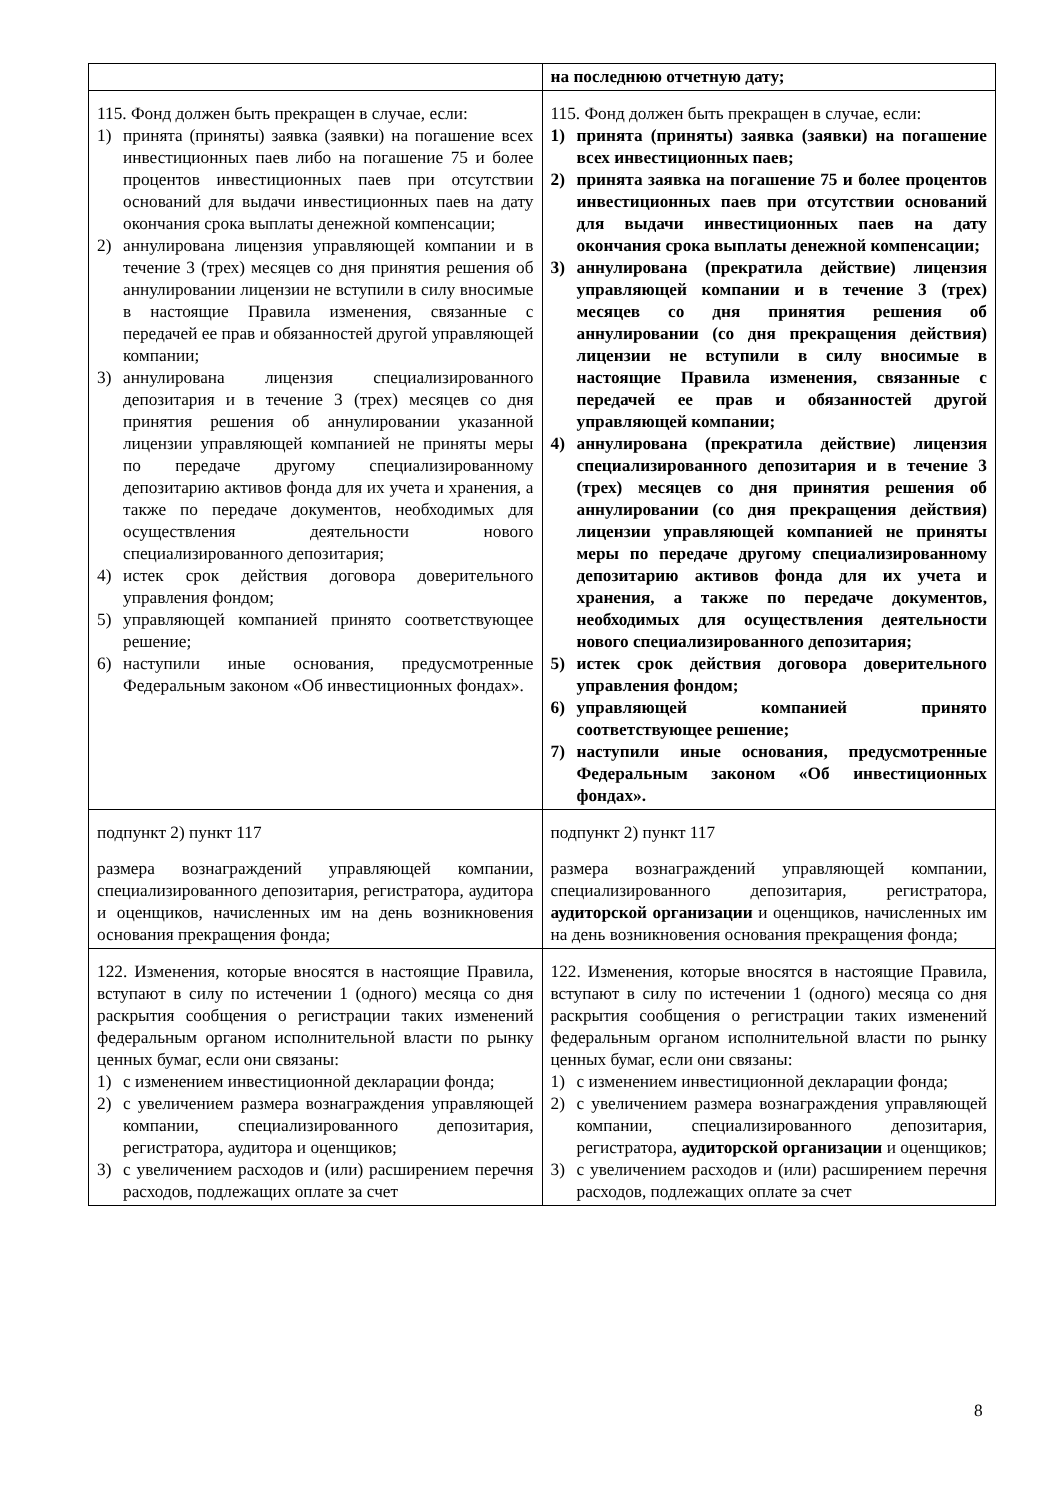| | на последнюю отчетную дату; |
| 115. Фонд должен быть прекращен в случае, если: 1) принята (приняты) заявка (заявки) на погашение всех инвестиционных паев либо на погашение 75 и более процентов инвестиционных паев при отсутствии оснований для выдачи инвестиционных паев на дату окончания срока выплаты денежной компенсации; 2) аннулирована лицензия управляющей компании и в течение 3 (трех) месяцев со дня принятия решения об аннулировании лицензии не вступили в силу вносимые в настоящие Правила изменения, связанные с передачей ее прав и обязанностей другой управляющей компании; 3) аннулирована лицензия специализированного депозитария и в течение 3 (трех) месяцев со дня принятия решения об аннулировании указанной лицензии управляющей компанией не приняты меры по передаче другому специализированному депозитарию активов фонда для их учета и хранения, а также по передаче документов, необходимых для осуществления деятельности нового специализированного депозитария; 4) истек срок действия договора доверительного управления фондом; 5) управляющей компанией принято соответствующее решение; 6) наступили иные основания, предусмотренные Федеральным законом «Об инвестиционных фондах». | 115. Фонд должен быть прекращен в случае, если: 1) принята (приняты) заявка (заявки) на погашение всех инвестиционных паев; 2) принята заявка на погашение 75 и более процентов инвестиционных паев при отсутствии оснований для выдачи инвестиционных паев на дату окончания срока выплаты денежной компенсации; 3) аннулирована (прекратила действие) лицензия управляющей компании и в течение 3 (трех) месяцев со дня принятия решения об аннулировании (со дня прекращения действия) лицензии не вступили в силу вносимые в настоящие Правила изменения, связанные с передачей ее прав и обязанностей другой управляющей компании; 4) аннулирована (прекратила действие) лицензия специализированного депозитария и в течение 3 (трех) месяцев со дня принятия решения об аннулировании (со дня прекращения действия) лицензии управляющей компанией не приняты меры по передаче другому специализированному депозитарию активов фонда для их учета и хранения, а также по передаче документов, необходимых для осуществления деятельности нового специализированного депозитария; 5) истек срок действия договора доверительного управления фондом; 6) управляющей компанией принято соответствующее решение; 7) наступили иные основания, предусмотренные Федеральным законом «Об инвестиционных фондах». |
| подпункт 2) пункт 117 размера вознаграждений управляющей компании, специализированного депозитария, регистратора, аудитора и оценщиков, начисленных им на день возникновения основания прекращения фонда; | подпункт 2) пункт 117 размера вознаграждений управляющей компании, специализированного депозитария, регистратора, аудиторской организации и оценщиков, начисленных им на день возникновения основания прекращения фонда; |
| 122. Изменения, которые вносятся в настоящие Правила, вступают в силу по истечении 1 (одного) месяца со дня раскрытия сообщения о регистрации таких изменений федеральным органом исполнительной власти по рынку ценных бумаг, если они связаны: 1) с изменением инвестиционной декларации фонда; 2) с увеличением размера вознаграждения управляющей компании, специализированного депозитария, регистратора, аудитора и оценщиков; 3) с увеличением расходов и (или) расширением перечня расходов, подлежащих оплате за счет | 122. Изменения, которые вносятся в настоящие Правила, вступают в силу по истечении 1 (одного) месяца со дня раскрытия сообщения о регистрации таких изменений федеральным органом исполнительной власти по рынку ценных бумаг, если они связаны: 1) с изменением инвестиционной декларации фонда; 2) с увеличением размера вознаграждения управляющей компании, специализированного депозитария, регистратора, аудиторской организации и оценщиков; 3) с увеличением расходов и (или) расширением перечня расходов, подлежащих оплате за счет |
8